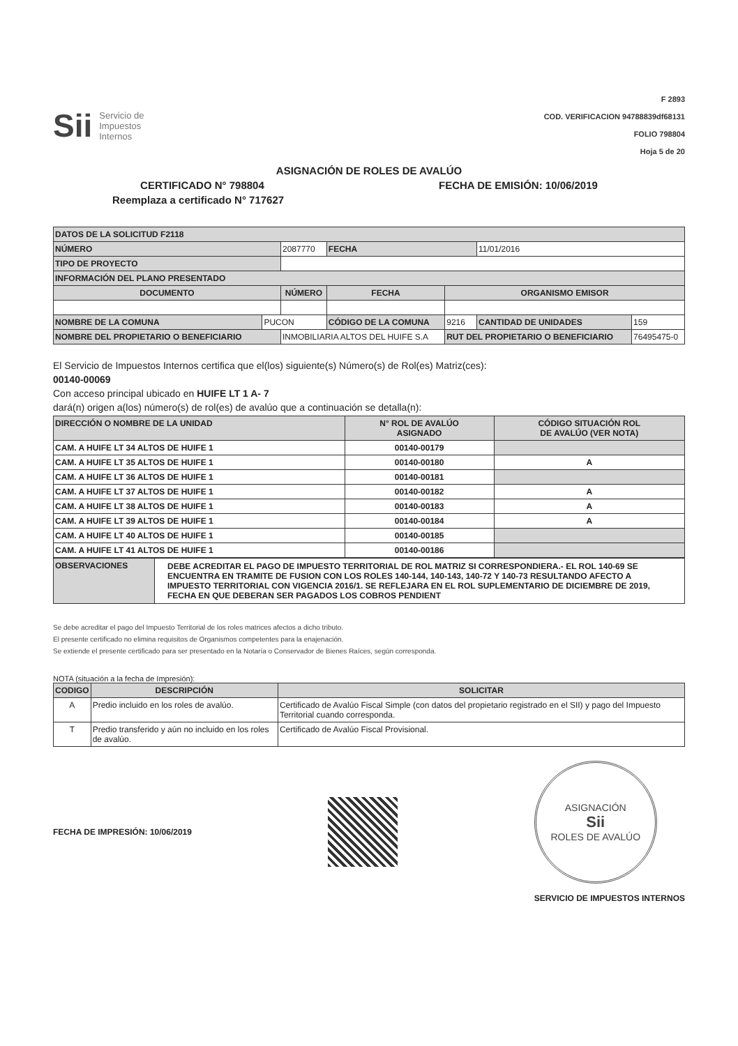Sii
Servicio de
Impuestos
Internos
F 2893
COD. VERIFICACION 94788839df68131
FOLIO 798804
Hoja 5 de 20
ASIGNACIÓN DE ROLES DE AVALÚO
CERTIFICADO N° 798804 FECHA DE EMISIÓN: 10/06/2019
Reemplaza a certificado N° 717627
| DATOS DE LA SOLICITUD F2118 | | | | | | | |
| NÚMERO | | 2087770 | | FECHA | | 11/01/2016 | |
| TIPO DE PROYECTO | | | | | | | |
| INFORMACIÓN DEL PLANO PRESENTADO | | | | | | | |
| DOCUMENTO | | NÚMERO | | FECHA | ORGANISMO EMISOR | | |
| NOMBRE DE LA COMUNA | PUCON | | CÓDIGO DE LA COMUNA | | 9216 | CANTIDAD DE UNIDADES | 159 |
| NOMBRE DEL PROPIETARIO O BENEFICIARIO | | INMOBILIARIA ALTOS DEL HUIFE S.A | | | RUT DEL PROPIETARIO O BENEFICIARIO | | 76495475-0 |
El Servicio de Impuestos Internos certifica que el(los) siguiente(s) Número(s) de Rol(es) Matriz(ces):
00140-00069
Con acceso principal ubicado en HUIFE LT 1 A- 7
dará(n) origen a(los) número(s) de rol(es) de avalúo que a continuación se detalla(n):
| DIRECCIÓN O NOMBRE DE LA UNIDAD | N° ROL DE AVALÚO ASIGNADO | CÓDIGO SITUACIÓN ROL DE AVALÚO (VER NOTA) |
| --- | --- | --- |
| CAM. A HUIFE LT 34 ALTOS DE HUIFE 1 | 00140-00179 | |
| CAM. A HUIFE LT 35 ALTOS DE HUIFE 1 | 00140-00180 | A |
| CAM. A HUIFE LT 36 ALTOS DE HUIFE 1 | 00140-00181 | |
| CAM. A HUIFE LT 37 ALTOS DE HUIFE 1 | 00140-00182 | A |
| CAM. A HUIFE LT 38 ALTOS DE HUIFE 1 | 00140-00183 | A |
| CAM. A HUIFE LT 39 ALTOS DE HUIFE 1 | 00140-00184 | A |
| CAM. A HUIFE LT 40 ALTOS DE HUIFE 1 | 00140-00185 | |
| CAM. A HUIFE LT 41 ALTOS DE HUIFE 1 | 00140-00186 | |
| OBSERVACIONES | DEBE ACREDITAR EL PAGO DE IMPUESTO TERRITORIAL DE ROL MATRIZ SI CORRESPONDIERA.- EL ROL 140-69 SE ENCUENTRA EN TRAMITE DE FUSION CON LOS ROLES 140-144, 140-143, 140-72 Y 140-73 RESULTANDO AFECTO A IMPUESTO TERRITORIAL CON VIGENCIA 2016/1. SE REFLEJARA EN EL ROL SUPLEMENTARIO DE DICIEMBRE DE 2019, FECHA EN QUE DEBERAN SER PAGADOS LOS COBROS PENDIENT |
Se debe acreditar el pago del Impuesto Territorial de los roles matrices afectos a dicho tributo.
El presente certificado no elimina requisitos de Organismos competentes para la enajenación.
Se extiende el presente certificado para ser presentado en la Notaría o Conservador de Bienes Raíces, según corresponda.
NOTA (situación a la fecha de Impresión):
| CODIGO | DESCRIPCIÓN | SOLICITAR |
| --- | --- | --- |
| A | Predio incluido en los roles de avalúo. | Certificado de Avalúo Fiscal Simple (con datos del propietario registrado en el SII) y pago del Impuesto Territorial cuando corresponda. |
| T | Predio transferido y aún no incluido en los roles de avalúo. | Certificado de Avalúo Fiscal Provisional. |
FECHA DE IMPRESIÓN: 10/06/2019
ASIGNACIÓN
Sii
ROLES DE AVALÚO
SERVICIO DE IMPUESTOS INTERNOS